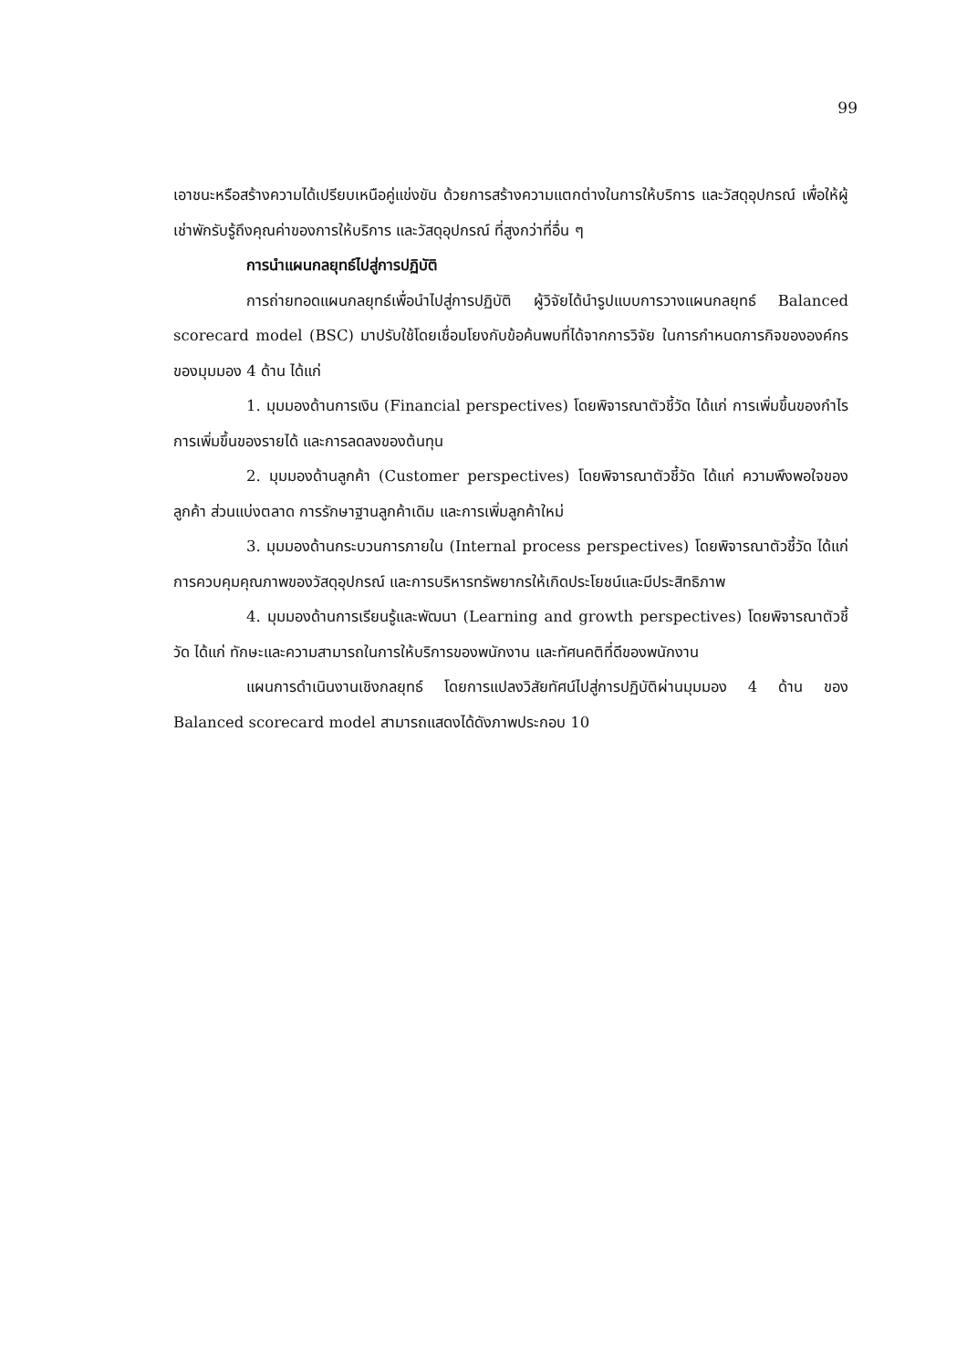99
เอาชนะหรือสร้างความได้เปรียบเหนือคู่แข่งขัน ด้วยการสร้างความแตกต่างในการให้บริการ และวัสดุอุปกรณ์ เพื่อให้ผู้เช่าพักรับรู้ถึงคุณค่าของการให้บริการ และวัสดุอุปกรณ์ ที่สูงกว่าที่อื่น ๆ
การนำแผนกลยุทธ์ไปสู่การปฏิบัติ
การถ่ายทอดแผนกลยุทธ์เพื่อนำไปสู่การปฏิบัติ ผู้วิจัยได้นำรูปแบบการวางแผนกลยุทธ์ Balanced scorecard model (BSC) มาปรับใช้โดยเชื่อมโยงกับข้อค้นพบที่ได้จากการวิจัย ในการกำหนดภารกิจขององค์กร ของมุมมอง 4 ด้าน ได้แก่
1. มุมมองด้านการเงิน (Financial perspectives) โดยพิจารณาตัวชี้วัด ได้แก่ การเพิ่มขึ้นของกำไร การเพิ่มขึ้นของรายได้ และการลดลงของต้นทุน
2. มุมมองด้านลูกค้า (Customer perspectives) โดยพิจารณาตัวชี้วัด ได้แก่ ความพึงพอใจของลูกค้า ส่วนแบ่งตลาด การรักษาฐานลูกค้าเดิม และการเพิ่มลูกค้าใหม่
3. มุมมองด้านกระบวนการภายใน (Internal process perspectives) โดยพิจารณาตัวชี้วัด ได้แก่ การควบคุมคุณภาพของวัสดุอุปกรณ์ และการบริหารทรัพยากรให้เกิดประโยชน์และมีประสิทธิภาพ
4. มุมมองด้านการเรียนรู้และพัฒนา (Learning and growth perspectives) โดยพิจารณาตัวชี้วัด ได้แก่ ทักษะและความสามารถในการให้บริการของพนักงาน และทัศนคติที่ดีของพนักงาน
แผนการดำเนินงานเชิงกลยุทธ์ โดยการแปลงวิสัยทัศน์ไปสู่การปฏิบัติผ่านมุมมอง 4 ด้าน ของ Balanced scorecard model สามารถแสดงได้ดังภาพประกอบ 10